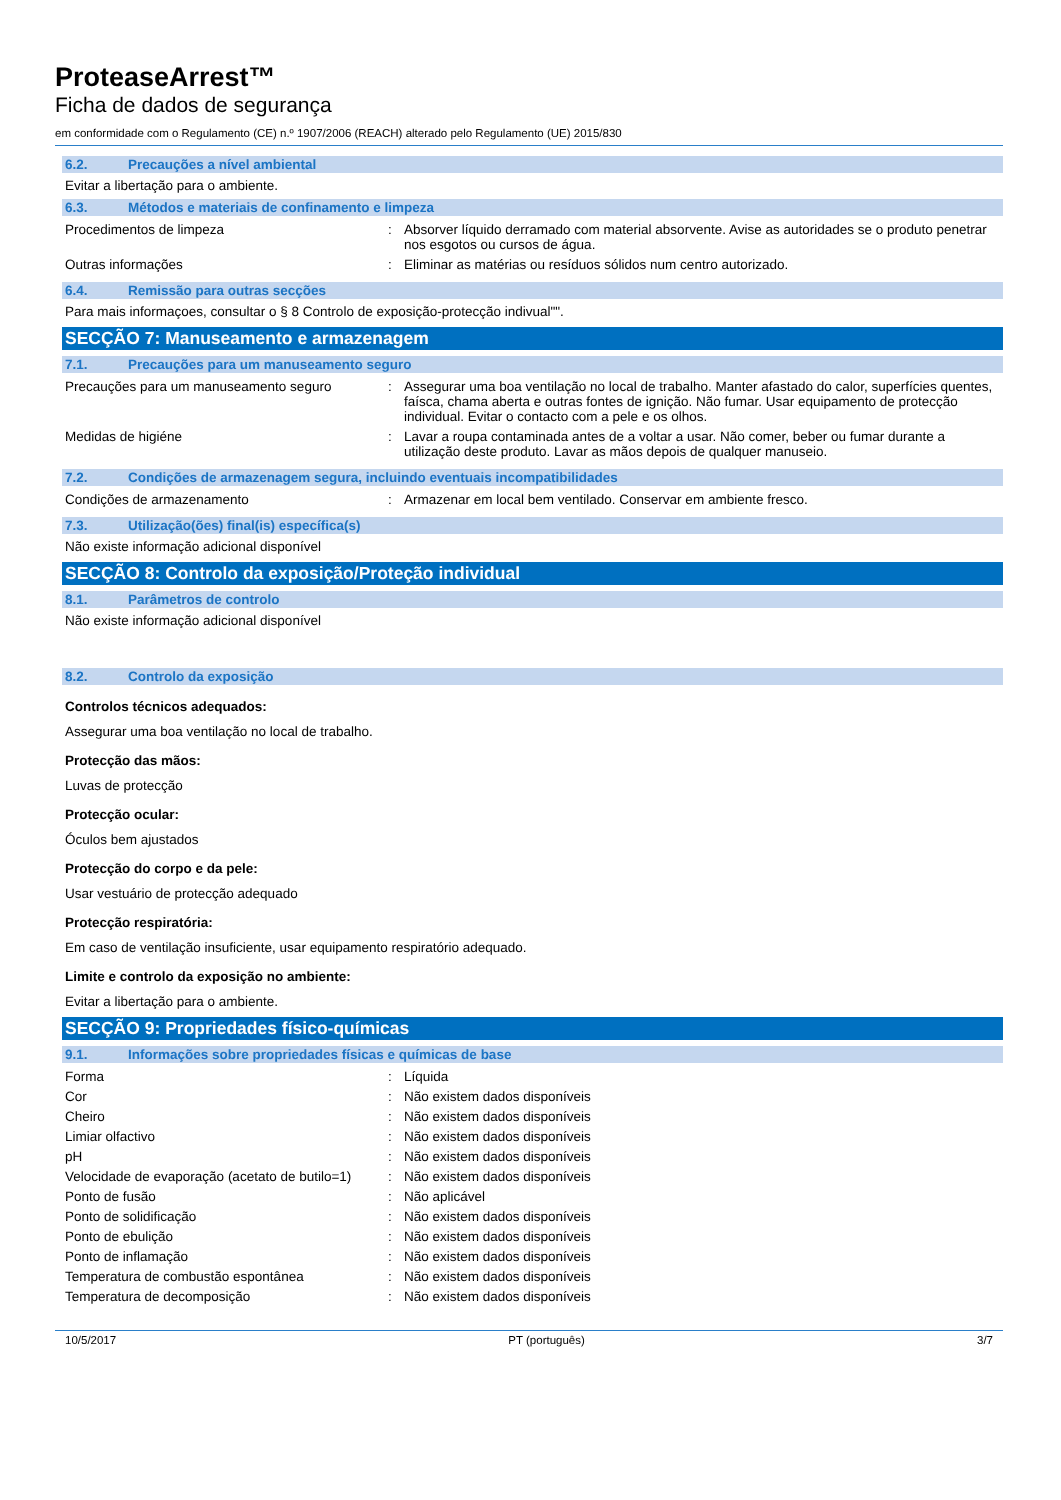ProteaseArrest™
Ficha de dados de segurança
em conformidade com o Regulamento (CE) n.º 1907/2006 (REACH) alterado pelo Regulamento (UE) 2015/830
6.2. Precauções a nível ambiental
Evitar a libertação para o ambiente.
6.3. Métodos e materiais de confinamento e limpeza
| Procedimentos de limpeza | : | Absorver líquido derramado com material absorvente. Avise as autoridades se o produto penetrar nos esgotos ou cursos de água. |
| Outras informações | : | Eliminar as matérias ou resíduos sólidos num centro autorizado. |
6.4. Remissão para outras secções
Para mais informaçoes, consultar o § 8 Controlo de exposição-protecção indivual"".
SECÇÃO 7: Manuseamento e armazenagem
7.1. Precauções para um manuseamento seguro
| Precauções para um manuseamento seguro | : | Assegurar uma boa ventilação no local de trabalho. Manter afastado do calor, superfícies quentes, faísca, chama aberta e outras fontes de ignição. Não fumar. Usar equipamento de protecção individual. Evitar o contacto com a pele e os olhos. |
| Medidas de higiéne | : | Lavar a roupa contaminada antes de a voltar a usar. Não comer, beber ou fumar durante a utilização deste produto. Lavar as mãos depois de qualquer manuseio. |
7.2. Condições de armazenagem segura, incluindo eventuais incompatibilidades
| Condições de armazenamento | : | Armazenar em local bem ventilado. Conservar em ambiente fresco. |
7.3. Utilização(ões) final(is) específica(s)
Não existe informação adicional disponível
SECÇÃO 8: Controlo da exposição/Proteção individual
8.1. Parâmetros de controlo
Não existe informação adicional disponível
8.2. Controlo da exposição
Controlos técnicos adequados:
Assegurar uma boa ventilação no local de trabalho.
Protecção das mãos:
Luvas de protecção
Protecção ocular:
Óculos bem ajustados
Protecção do corpo e da pele:
Usar vestuário de protecção adequado
Protecção respiratória:
Em caso de ventilação insuficiente, usar equipamento respiratório adequado.
Limite e controlo da exposição no ambiente:
Evitar a libertação para o ambiente.
SECÇÃO 9: Propriedades físico-químicas
9.1. Informações sobre propriedades físicas e químicas de base
| Forma | : | Líquida |
| Cor | : | Não existem dados disponíveis |
| Cheiro | : | Não existem dados disponíveis |
| Limiar olfactivo | : | Não existem dados disponíveis |
| pH | : | Não existem dados disponíveis |
| Velocidade de evaporação (acetato de butilo=1) | : | Não existem dados disponíveis |
| Ponto de fusão | : | Não aplicável |
| Ponto de solidificação | : | Não existem dados disponíveis |
| Ponto de ebulição | : | Não existem dados disponíveis |
| Ponto de inflamação | : | Não existem dados disponíveis |
| Temperatura de combustão espontânea | : | Não existem dados disponíveis |
| Temperatura de decomposição | : | Não existem dados disponíveis |
10/5/2017 PT (português) 3/7